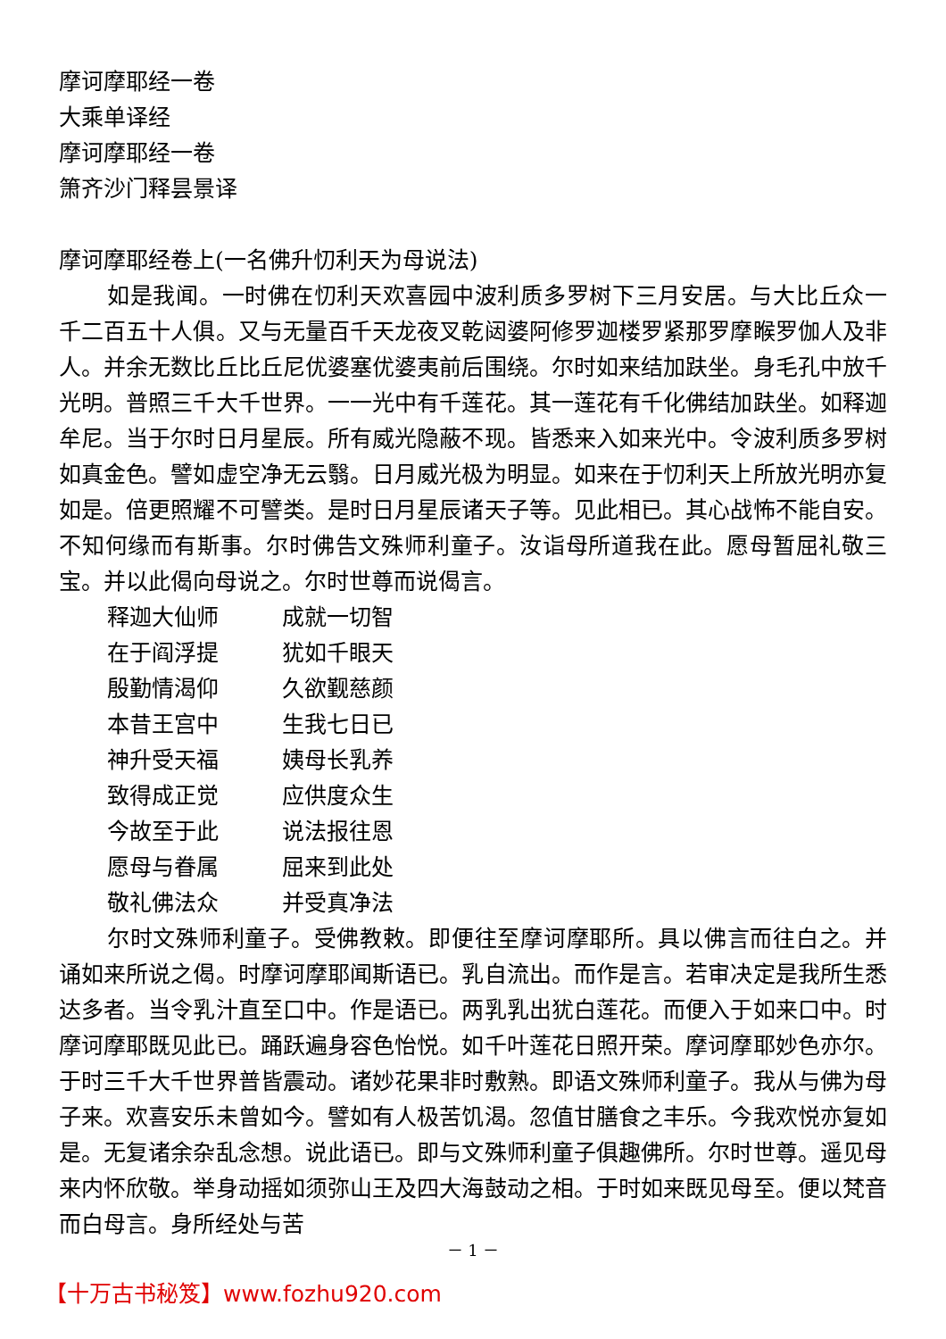摩诃摩耶经一卷
大乘单译经
摩诃摩耶经一卷
箫齐沙门释昙景译
摩诃摩耶经卷上(一名佛升忉利天为母说法)
如是我闻。一时佛在忉利天欢喜园中波利质多罗树下三月安居。与大比丘众一千二百五十人俱。又与无量百千天龙夜叉乾闼婆阿修罗迦楼罗紧那罗摩睺罗伽人及非人。并余无数比丘比丘尼优婆塞优婆夷前后围绕。尔时如来结加趺坐。身毛孔中放千光明。普照三千大千世界。一一光中有千莲花。其一莲花有千化佛结加趺坐。如释迦牟尼。当于尔时日月星辰。所有威光隐蔽不现。皆悉来入如来光中。令波利质多罗树如真金色。譬如虚空净无云翳。日月威光极为明显。如来在于忉利天上所放光明亦复如是。倍更照耀不可譬类。是时日月星辰诸天子等。见此相已。其心战怖不能自安。不知何缘而有斯事。尔时佛告文殊师利童子。汝诣母所道我在此。愿母暂屈礼敬三宝。并以此偈向母说之。尔时世尊而说偈言。
释迦大仙师 成就一切智
在于阎浮提 犹如千眼天
殷勤情渴仰 久欲觐慈颜
本昔王宫中 生我七日已
神升受天福 姨母长乳养
致得成正觉 应供度众生
今故至于此 说法报往恩
愿母与眷属 屈来到此处
敬礼佛法众 并受真净法
尔时文殊师利童子。受佛教敕。即便往至摩诃摩耶所。具以佛言而往白之。并诵如来所说之偈。时摩诃摩耶闻斯语已。乳自流出。而作是言。若审决定是我所生悉达多者。当令乳汁直至口中。作是语已。两乳乳出犹白莲花。而便入于如来口中。时摩诃摩耶既见此已。踊跃遍身容色怡悦。如千叶莲花日照开荣。摩诃摩耶妙色亦尔。于时三千大千世界普皆震动。诸妙花果非时敷熟。即语文殊师利童子。我从与佛为母子来。欢喜安乐未曾如今。譬如有人极苦饥渴。忽值甘膳食之丰乐。今我欢悦亦复如是。无复诸余杂乱念想。说此语已。即与文殊师利童子俱趣佛所。尔时世尊。遥见母来内怀欣敬。举身动摇如须弥山王及四大海鼓动之相。于时如来既见母至。便以梵音而白母言。身所经处与苦
－ 1 －
【十万古书秘笈】www.fozhu920.com